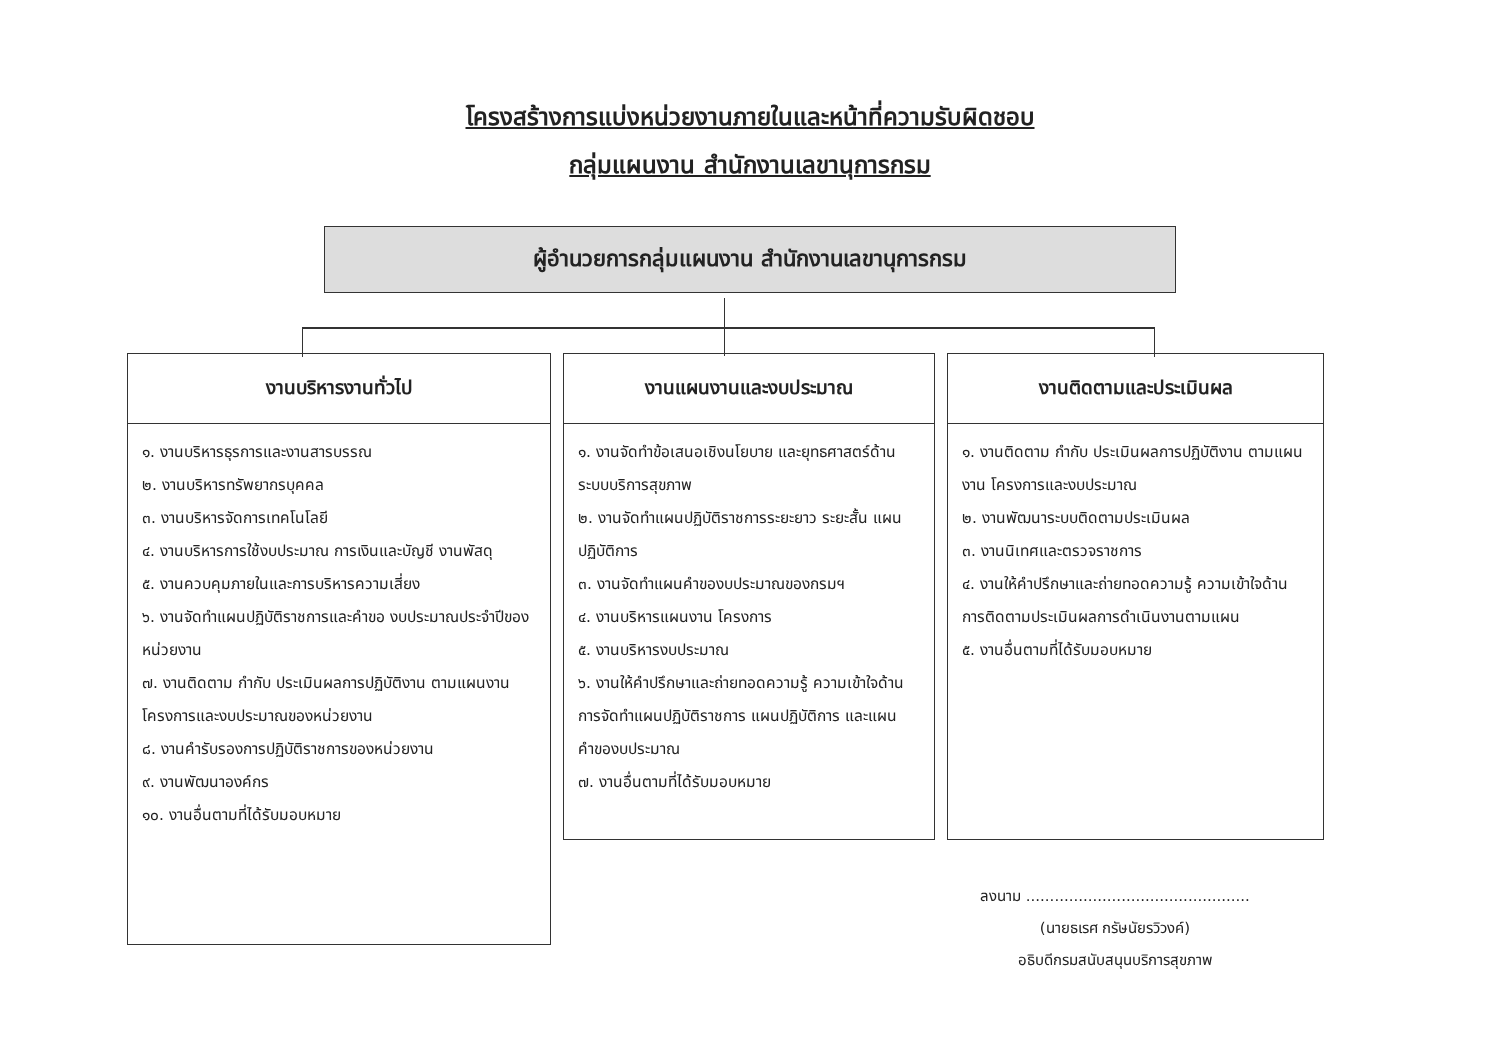โครงสร้างการแบ่งหน่วยงานภายในและหน้าที่ความรับผิดชอบ
กลุ่มแผนงาน สำนักงานเลขานุการกรม
ผู้อำนวยการกลุ่มแผนงาน สำนักงานเลขานุการกรม
งานบริหารงานทั่วไป
๑. งานบริหารธุรการและงานสารบรรณ
๒. งานบริหารทรัพยากรบุคคล
๓. งานบริหารจัดการเทคโนโลยี
๔. งานบริหารการใช้งบประมาณ การเงินและบัญชี งานพัสดุ
๕. งานควบคุมภายในและการบริหารความเสี่ยง
๖. งานจัดทำแผนปฏิบัติราชการและคำขอ งบประมาณประจำปีของหน่วยงาน
๗. งานติดตาม กำกับ ประเมินผลการปฏิบัติงาน ตามแผนงาน โครงการและงบประมาณของหน่วยงาน
๘. งานคำรับรองการปฏิบัติราชการของหน่วยงาน
๙. งานพัฒนาองค์กร
๑๐. งานอื่นตามที่ได้รับมอบหมาย
งานแผนงานและงบประมาณ
๑. งานจัดทำข้อเสนอเชิงนโยบาย และยุทธศาสตร์ด้านระบบบริการสุขภาพ
๒. งานจัดทำแผนปฏิบัติราชการระยะยาว ระยะสั้น แผนปฏิบัติการ
๓. งานจัดทำแผนคำของบประมาณของกรมฯ
๔. งานบริหารแผนงาน โครงการ
๕. งานบริหารงบประมาณ
๖. งานให้คำปรึกษาและถ่ายทอดความรู้ ความเข้าใจด้านการจัดทำแผนปฏิบัติราชการ แผนปฏิบัติการ และแผนคำของบประมาณ
๗. งานอื่นตามที่ได้รับมอบหมาย
งานติดตามและประเมินผล
๑. งานติดตาม กำกับ ประเมินผลการปฏิบัติงาน ตามแผนงาน โครงการและงบประมาณ
๒. งานพัฒนาระบบติดตามประเมินผล
๓. งานนิเทศและตรวจราชการ
๔. งานให้คำปรึกษาและถ่ายทอดความรู้ ความเข้าใจด้านการติดตามประเมินผลการดำเนินงานตามแผน
๕. งานอื่นตามที่ได้รับมอบหมาย
ลงนาม ...............................................
(นายธเรศ กรัษนัยรวิวงค์)
อธิบดีกรมสนับสนุนบริการสุขภาพ